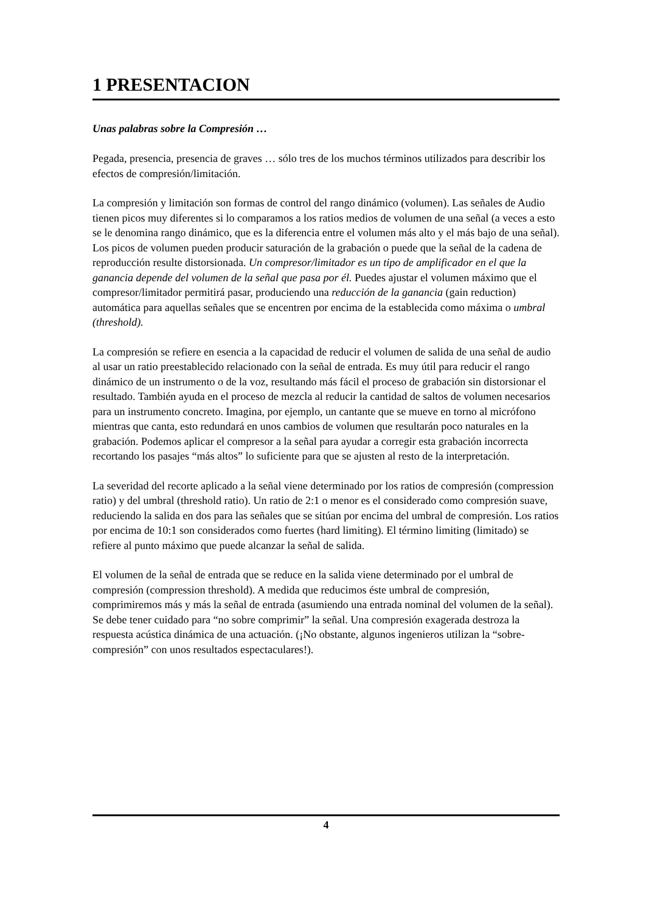1 PRESENTACION
Unas palabras sobre la Compresión …
Pegada, presencia, presencia de graves … sólo tres de los muchos términos utilizados para describir los efectos de compresión/limitación.
La compresión y limitación son formas de control del rango dinámico (volumen). Las señales de Audio tienen picos muy diferentes si lo comparamos a los ratios medios de volumen de una señal (a veces a esto se le denomina rango dinámico, que es la diferencia entre el volumen más alto y el más bajo de una señal). Los picos de volumen pueden producir saturación de la grabación o puede que la señal de la cadena de reproducción resulte distorsionada. Un compresor/limitador es un tipo de amplificador en el que la ganancia depende del volumen de la señal que pasa por él. Puedes ajustar el volumen máximo que el compresor/limitador permitirá pasar, produciendo una reducción de la ganancia (gain reduction) automática para aquellas señales que se encentren por encima de la establecida como máxima o umbral (threshold).
La compresión se refiere en esencia a la capacidad de reducir el volumen de salida de una señal de audio al usar un ratio preestablecido relacionado con la señal de entrada. Es muy útil para reducir el rango dinámico de un instrumento o de la voz, resultando más fácil el proceso de grabación sin distorsionar el resultado. También ayuda en el proceso de mezcla al reducir la cantidad de saltos de volumen necesarios para un instrumento concreto. Imagina, por ejemplo, un cantante que se mueve en torno al micrófono mientras que canta, esto redundará en unos cambios de volumen que resultarán poco naturales en la grabación. Podemos aplicar el compresor a la señal para ayudar a corregir esta grabación incorrecta recortando los pasajes “más altos” lo suficiente para que se ajusten al resto de la interpretación.
La severidad del recorte aplicado a la señal viene determinado por los ratios de compresión (compression ratio) y del umbral (threshold ratio). Un ratio de 2:1 o menor es el considerado como compresión suave, reduciendo la salida en dos para las señales que se sitúan por encima del umbral de compresión. Los ratios por encima de 10:1 son considerados como fuertes (hard limiting). El término limiting (limitado) se refiere al punto máximo que puede alcanzar la señal de salida.
El volumen de la señal de entrada que se reduce en la salida viene determinado por el umbral de compresión (compression threshold). A medida que reducimos éste umbral de compresión, comprimiremos más y más la señal de entrada (asumiendo una entrada nominal del volumen de la señal). Se debe tener cuidado para “no sobre comprimir” la señal. Una compresión exagerada destroza la respuesta acústica dinámica de una actuación. (¡No obstante, algunos ingenieros utilizan la “sobre-compresión” con unos resultados espectaculares!).
4